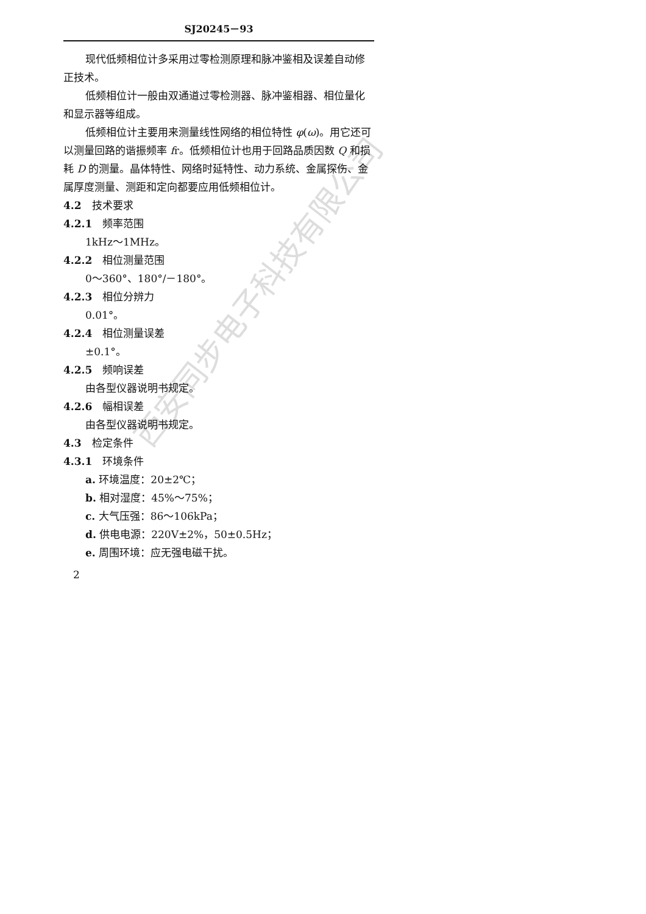西安同步电子科技有限公司
SJ20245－93
现代低频相位计多采用过零检测原理和脉冲鉴相及误差自动修正技术。
低频相位计一般由双通道过零检测器、脉冲鉴相器、相位量化和显示器等组成。
低频相位计主要用来测量线性网络的相位特性 φ(ω)。用它还可以测量回路的谐振频率 fr。低频相位计也用于回路品质因数 Q 和损耗 D 的测量。晶体特性、网络时延特性、动力系统、金属探伤、金属厚度测量、测距和定向都要应用低频相位计。
4.2　技术要求
4.2.1　频率范围
1kHz～1MHz。
4.2.2　相位测量范围
0～360°、180°/－180°。
4.2.3　相位分辨力
0.01°。
4.2.4　相位测量误差
±0.1°。
4.2.5　频响误差
由各型仪器说明书规定。
4.2.6　幅相误差
由各型仪器说明书规定。
4.3　检定条件
4.3.1　环境条件
a. 环境温度：20±2℃；
b. 相对湿度：45%～75%；
c. 大气压强：86～106kPa；
d. 供电电源：220V±2%，50±0.5Hz；
e. 周围环境：应无强电磁干扰。
2